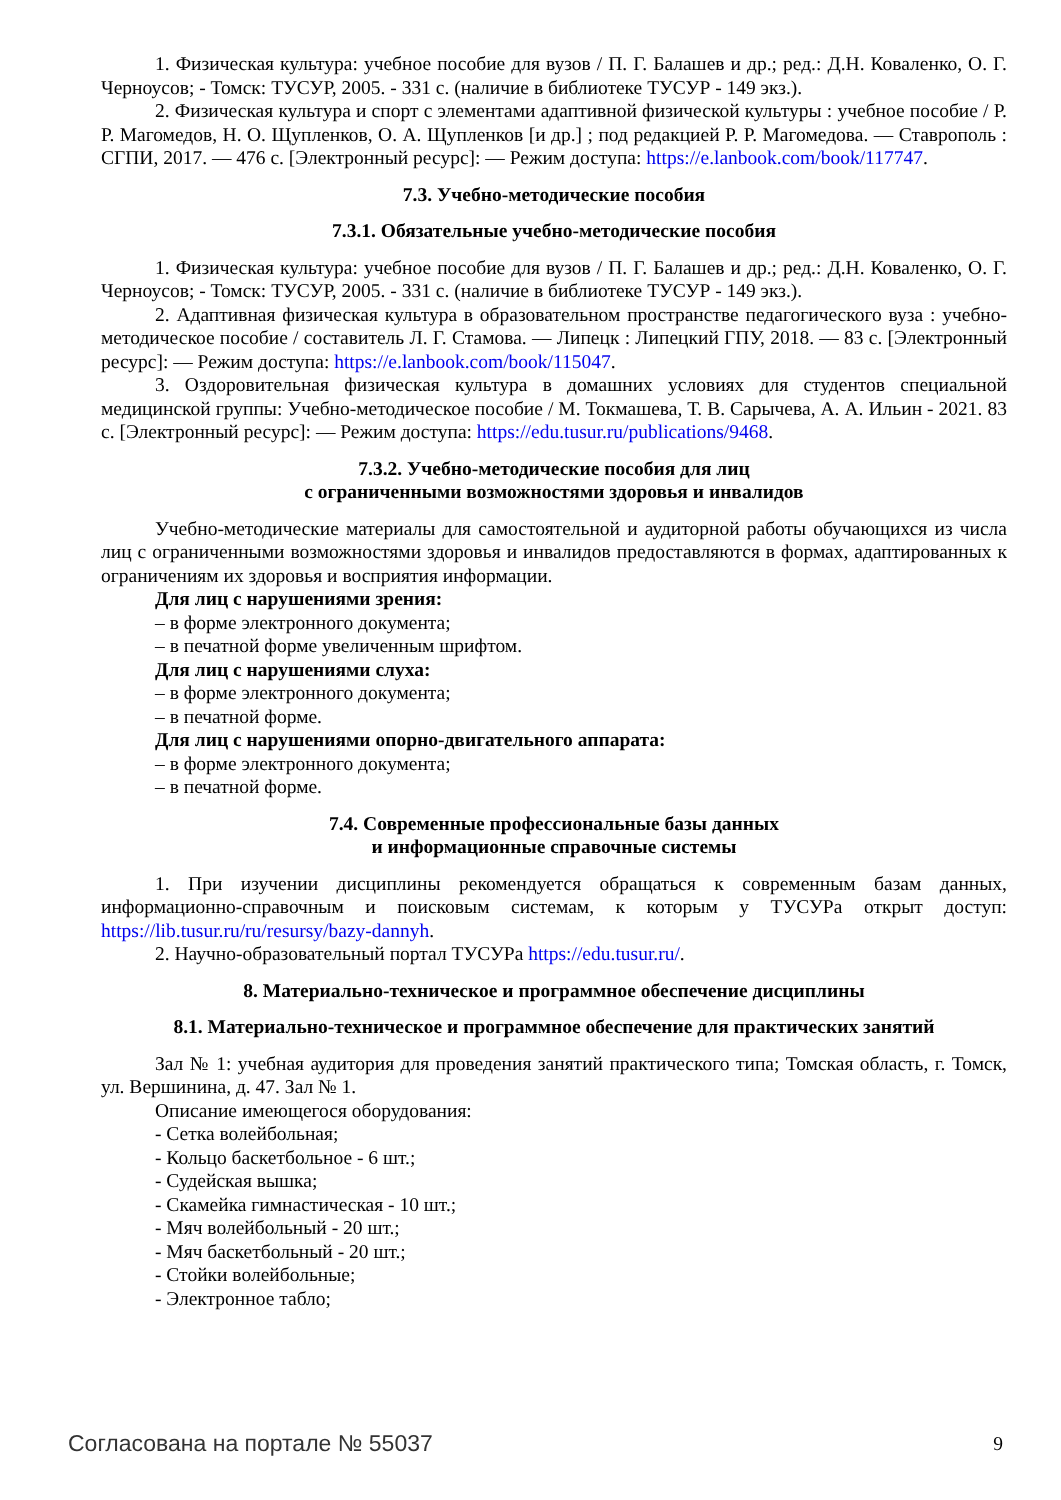1. Физическая культура: учебное пособие для вузов / П. Г. Балашев и др.; ред.: Д.Н. Коваленко, О. Г. Черноусов; - Томск: ТУСУР, 2005. - 331 с. (наличие в библиотеке ТУСУР - 149 экз.).
2. Физическая культура и спорт с элементами адаптивной физической культуры : учебное пособие / Р. Р. Магомедов, Н. О. Щупленков, О. А. Щупленков [и др.] ; под редакцией Р. Р. Магомедова. — Ставрополь : СГПИ, 2017. — 476 с. [Электронный ресурс]: — Режим доступа: https://e.lanbook.com/book/117747.
7.3. Учебно-методические пособия
7.3.1. Обязательные учебно-методические пособия
1. Физическая культура: учебное пособие для вузов / П. Г. Балашев и др.; ред.: Д.Н. Коваленко, О. Г. Черноусов; - Томск: ТУСУР, 2005. - 331 с. (наличие в библиотеке ТУСУР - 149 экз.).
2. Адаптивная физическая культура в образовательном пространстве педагогического вуза : учебно-методическое пособие / составитель Л. Г. Стамова. — Липецк : Липецкий ГПУ, 2018. — 83 с. [Электронный ресурс]: — Режим доступа: https://e.lanbook.com/book/115047.
3. Оздоровительная физическая культура в домашних условиях для студентов специальной медицинской группы: Учебно-методическое пособие / М. Токмашева, Т. В. Сарычева, А. А. Ильин - 2021. 83 с. [Электронный ресурс]: — Режим доступа: https://edu.tusur.ru/publications/9468.
7.3.2. Учебно-методические пособия для лиц
с ограниченными возможностями здоровья и инвалидов
Учебно-методические материалы для самостоятельной и аудиторной работы обучающихся из числа лиц с ограниченными возможностями здоровья и инвалидов предоставляются в формах, адаптированных к ограничениям их здоровья и восприятия информации.
Для лиц с нарушениями зрения:
– в форме электронного документа;
– в печатной форме увеличенным шрифтом.
Для лиц с нарушениями слуха:
– в форме электронного документа;
– в печатной форме.
Для лиц с нарушениями опорно-двигательного аппарата:
– в форме электронного документа;
– в печатной форме.
7.4. Современные профессиональные базы данных
и информационные справочные системы
1. При изучении дисциплины рекомендуется обращаться к современным базам данных, информационно-справочным и поисковым системам, к которым у ТУСУРа открыт доступ: https://lib.tusur.ru/ru/resursy/bazy-dannyh.
2. Научно-образовательный портал ТУСУРа https://edu.tusur.ru/.
8. Материально-техническое и программное обеспечение дисциплины
8.1. Материально-техническое и программное обеспечение для практических занятий
Зал № 1: учебная аудитория для проведения занятий практического типа; Томская область, г. Томск, ул. Вершинина, д. 47. Зал № 1.
Описание имеющегося оборудования:
- Сетка волейбольная;
- Кольцо баскетбольное - 6 шт.;
- Судейская вышка;
- Скамейка гимнастическая - 10 шт.;
- Мяч волейбольный - 20 шт.;
- Мяч баскетбольный - 20 шт.;
- Стойки волейбольные;
- Электронное табло;
Согласована на портале № 55037 9